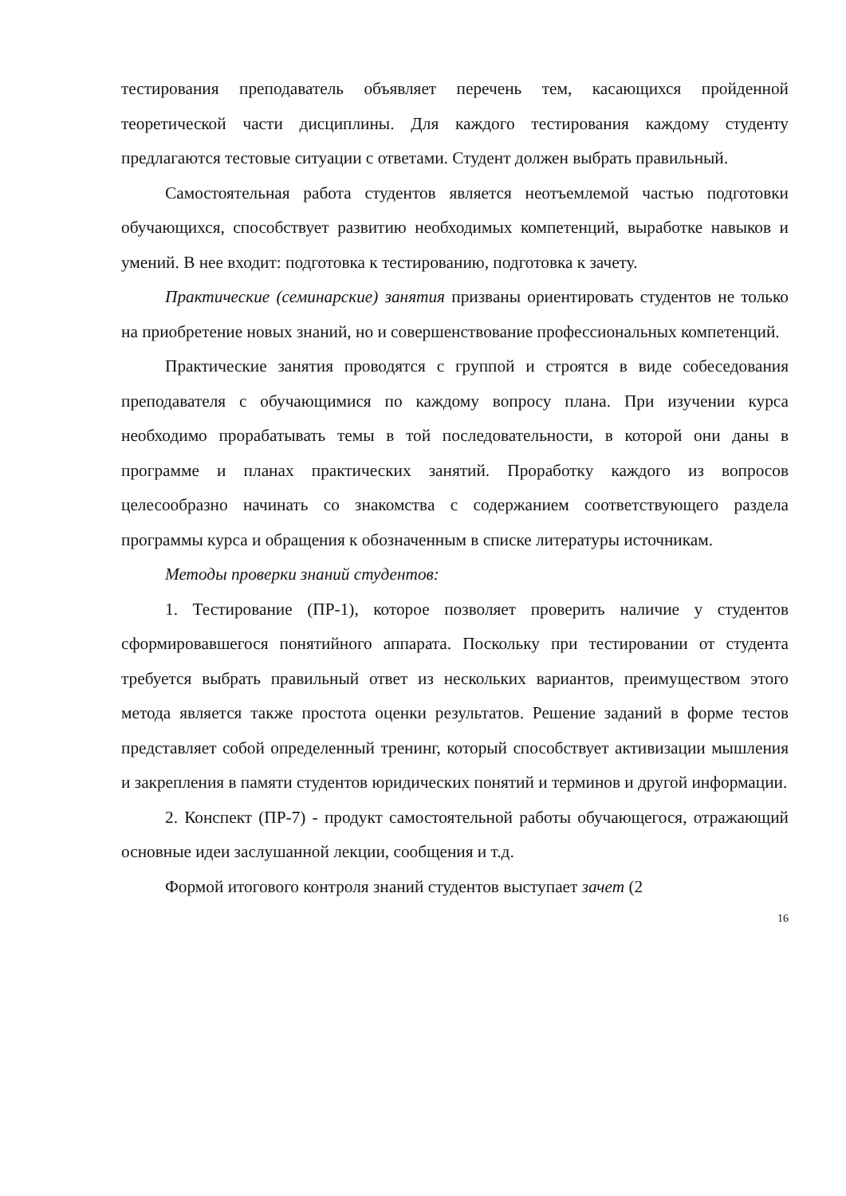тестирования преподаватель объявляет перечень тем, касающихся пройденной теоретической части дисциплины. Для каждого тестирования каждому студенту предлагаются тестовые ситуации с ответами. Студент должен выбрать правильный.
Самостоятельная работа студентов является неотъемлемой частью подготовки обучающихся, способствует развитию необходимых компетенций, выработке навыков и умений. В нее входит: подготовка к тестированию, подготовка к зачету.
Практические (семинарские) занятия призваны ориентировать студентов не только на приобретение новых знаний, но и совершенствование профессиональных компетенций.
Практические занятия проводятся с группой и строятся в виде собеседования преподавателя с обучающимися по каждому вопросу плана. При изучении курса необходимо прорабатывать темы в той последовательности, в которой они даны в программе и планах практических занятий. Проработку каждого из вопросов целесообразно начинать со знакомства с содержанием соответствующего раздела программы курса и обращения к обозначенным в списке литературы источникам.
Методы проверки знаний студентов:
1. Тестирование (ПР-1), которое позволяет проверить наличие у студентов сформировавшегося понятийного аппарата. Поскольку при тестировании от студента требуется выбрать правильный ответ из нескольких вариантов, преимуществом этого метода является также простота оценки результатов. Решение заданий в форме тестов представляет собой определенный тренинг, который способствует активизации мышления и закрепления в памяти студентов юридических понятий и терминов и другой информации.
2. Конспект (ПР-7) - продукт самостоятельной работы обучающегося, отражающий основные идеи заслушанной лекции, сообщения и т.д.
Формой итогового контроля знаний студентов выступает зачет (2
16